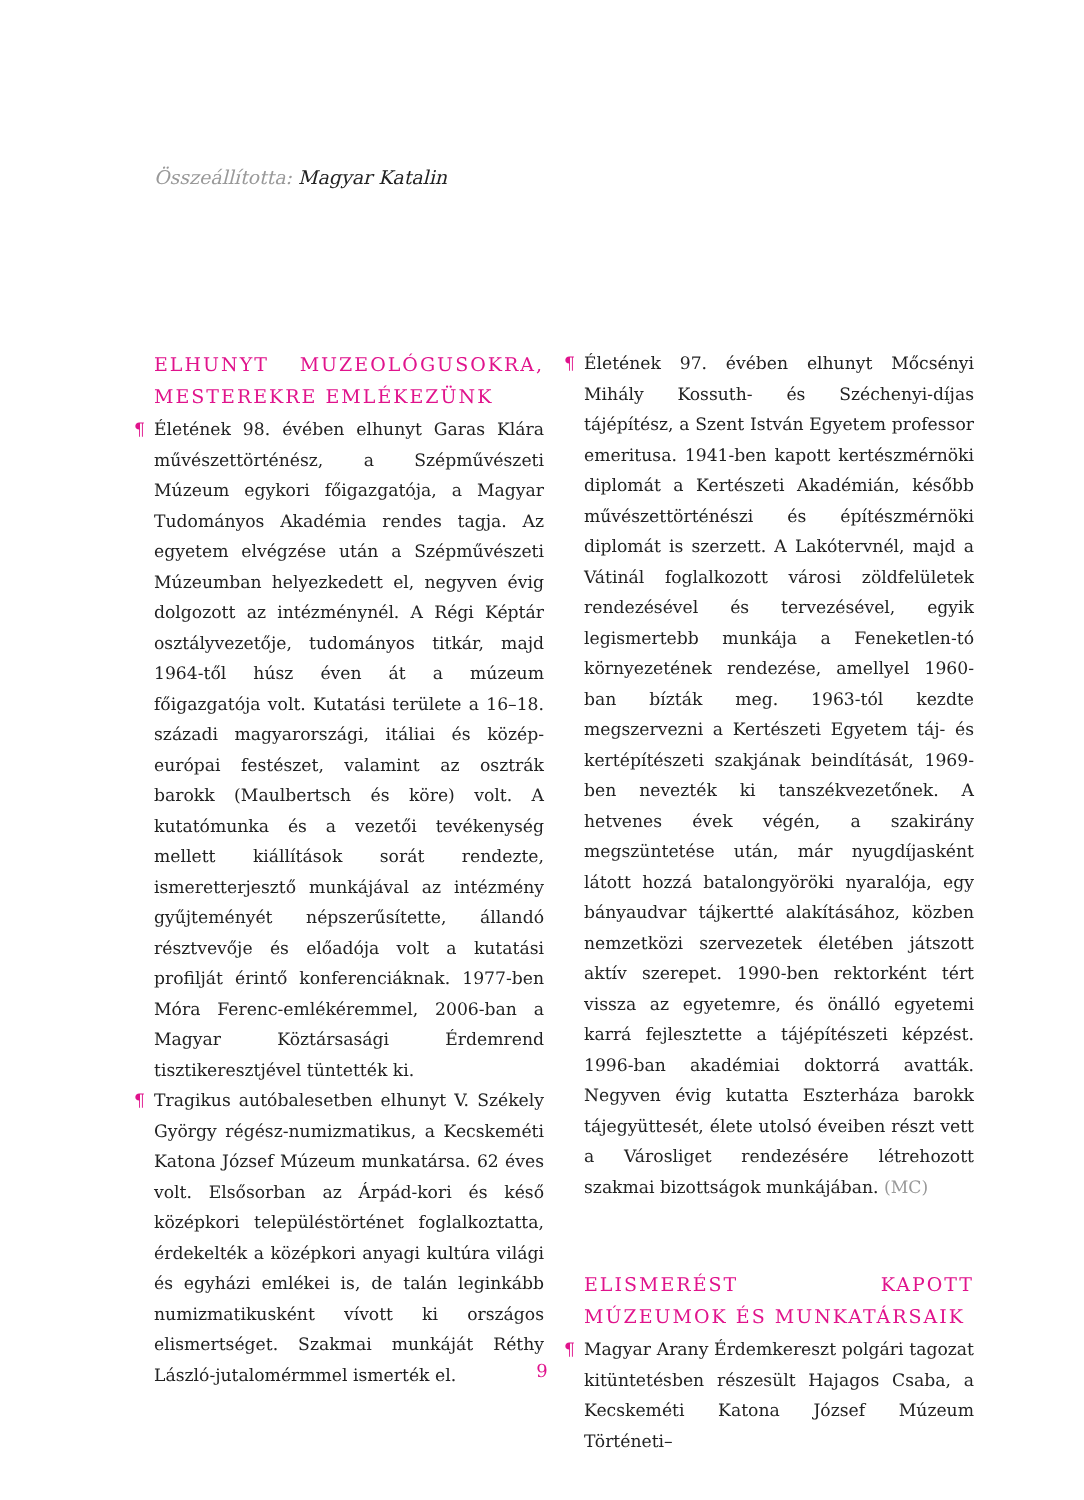Összeállította: Magyar Katalin
ELHUNYT MUZEOLÓGUSOKRA, MESTEREKRE EMLÉKEZÜNK
¶ Életének 98. évében elhunyt Garas Klára művészettörténész, a Szépművészeti Múzeum egykori főigazgatója, a Magyar Tudományos Akadémia rendes tagja. Az egyetem elvégzése után a Szépművészeti Múzeumban helyezkedett el, negyven évig dolgozott az intézménynél. A Régi Képtár osztályvezetője, tudományos titkár, majd 1964-től húsz éven át a múzeum főigazgatója volt. Kutatási területe a 16–18. századi magyarországi, itáliai és közép-európai festészet, valamint az osztrák barokk (Maulbertsch és köre) volt. A kutatómunka és a vezetői tevékenység mellett kiállítások sorát rendezte, ismeretterjesztő munkájával az intézmény gyűjteményét népszerűsítette, állandó résztvevője és előadója volt a kutatási profilját érintő konferenciáknak. 1977-ben Móra Ferenc-emlékéremmel, 2006-ban a Magyar Köztársasági Érdemrend tisztikeresztjével tüntették ki.
¶ Tragikus autóbalesetben elhunyt V. Székely György régész-numizmatikus, a Kecskeméti Katona József Múzeum munkatársa. 62 éves volt. Elsősorban az Árpád-kori és késő középkori településtörténet foglalkoztatta, érdekelték a középkori anyagi kultúra világi és egyházi emlékei is, de talán leginkább numizmatikusként vívott ki országos elismertséget. Szakmai munkáját Réthy László-jutalomérmmel ismerték el.
¶ Életének 97. évében elhunyt Mőcsényi Mihály Kossuth- és Széchenyi-díjas tájépítész, a Szent István Egyetem professor emeritusa. 1941-ben kapott kertészmérnöki diplomát a Kertészeti Akadémián, később művészettörténészi és építészmérnöki diplomát is szerzett. A Lakótervnél, majd a Vátinál foglalkozott városi zöldfelületek rendezésével és tervezésével, egyik legismertebb munkája a Feneketlen-tó környezetének rendezése, amellyel 1960-ban bízták meg. 1963-tól kezdte megszervezni a Kertészeti Egyetem táj- és kertépítészeti szakjának beindítását, 1969-ben nevezték ki tanszékvezetőnek. A hetvenes évek végén, a szakirány megszüntetése után, már nyugdíjasként látott hozzá batalongyöröki nyaralója, egy bányaudvar tájkertté alakításához, közben nemzetközi szervezetek életében játszott aktív szerepet. 1990-ben rektorként tért vissza az egyetemre, és önálló egyetemi karrá fejlesztette a tájépítészeti képzést. 1996-ban akadémiai doktorrá avatták. Negyven évig kutatta Eszterháza barokk tájegyüttesét, élete utolsó éveiben részt vett a Városliget rendezésére létrehozott szakmai bizottságok munkájában. (MC)
ELISMERÉST KAPOTT MÚZEUMOK ÉS MUNKATÁRSAIK
¶ Magyar Arany Érdemkereszt polgári tagozat kitüntetésben részesült Hajagos Csaba, a Kecskeméti Katona József Múzeum Történeti–
9